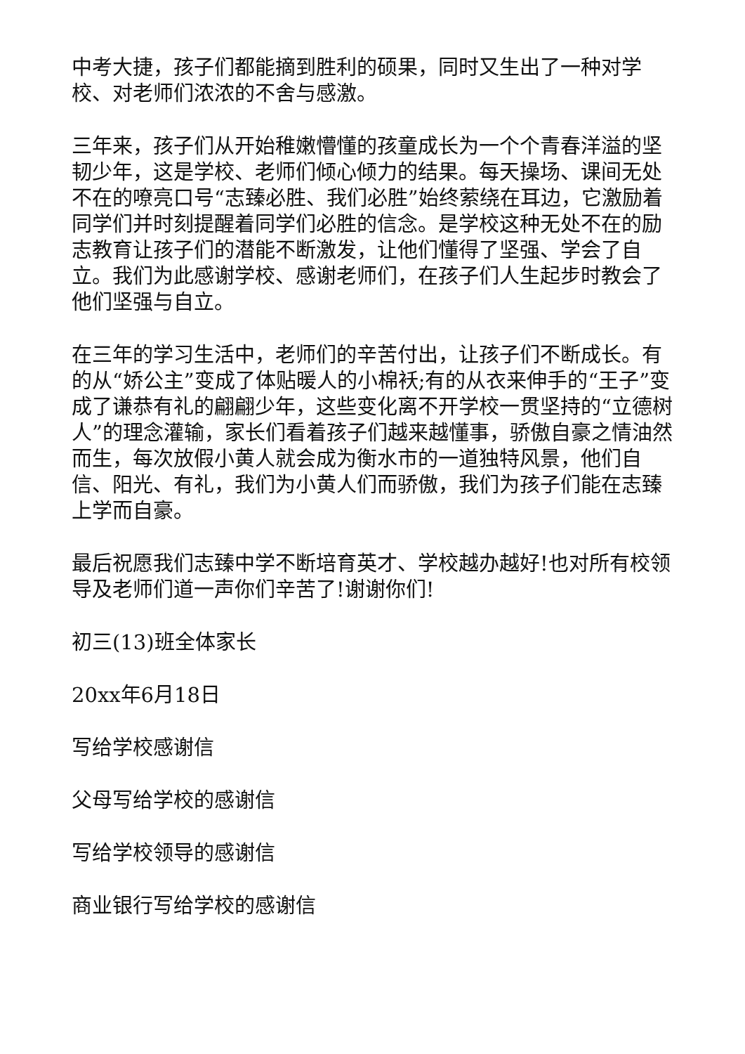中考大捷，孩子们都能摘到胜利的硕果，同时又生出了一种对学校、对老师们浓浓的不舍与感激。
三年来，孩子们从开始稚嫩懵懂的孩童成长为一个个青春洋溢的坚韧少年，这是学校、老师们倾心倾力的结果。每天操场、课间无处不在的嘹亮口号“志臻必胜、我们必胜”始终萦绕在耳边，它激励着同学们并时刻提醒着同学们必胜的信念。是学校这种无处不在的励志教育让孩子们的潜能不断激发，让他们懂得了坚强、学会了自立。我们为此感谢学校、感谢老师们，在孩子们人生起步时教会了他们坚强与自立。
在三年的学习生活中，老师们的辛苦付出，让孩子们不断成长。有的从“娇公主”变成了体贴暖人的小棉袄;有的从衣来伸手的“王子”变成了谦恭有礼的翩翩少年，这些变化离不开学校一贯坚持的“立德树人”的理念灌输，家长们看着孩子们越来越懂事，骄傲自豪之情油然而生，每次放假小黄人就会成为衡水市的一道独特风景，他们自信、阳光、有礼，我们为小黄人们而骄傲，我们为孩子们能在志臻上学而自豪。
最后祝愿我们志臻中学不断培育英才、学校越办越好!也对所有校领导及老师们道一声你们辛苦了!谢谢你们!
初三(13)班全体家长
20xx年6月18日
写给学校感谢信
父母写给学校的感谢信
写给学校领导的感谢信
商业银行写给学校的感谢信